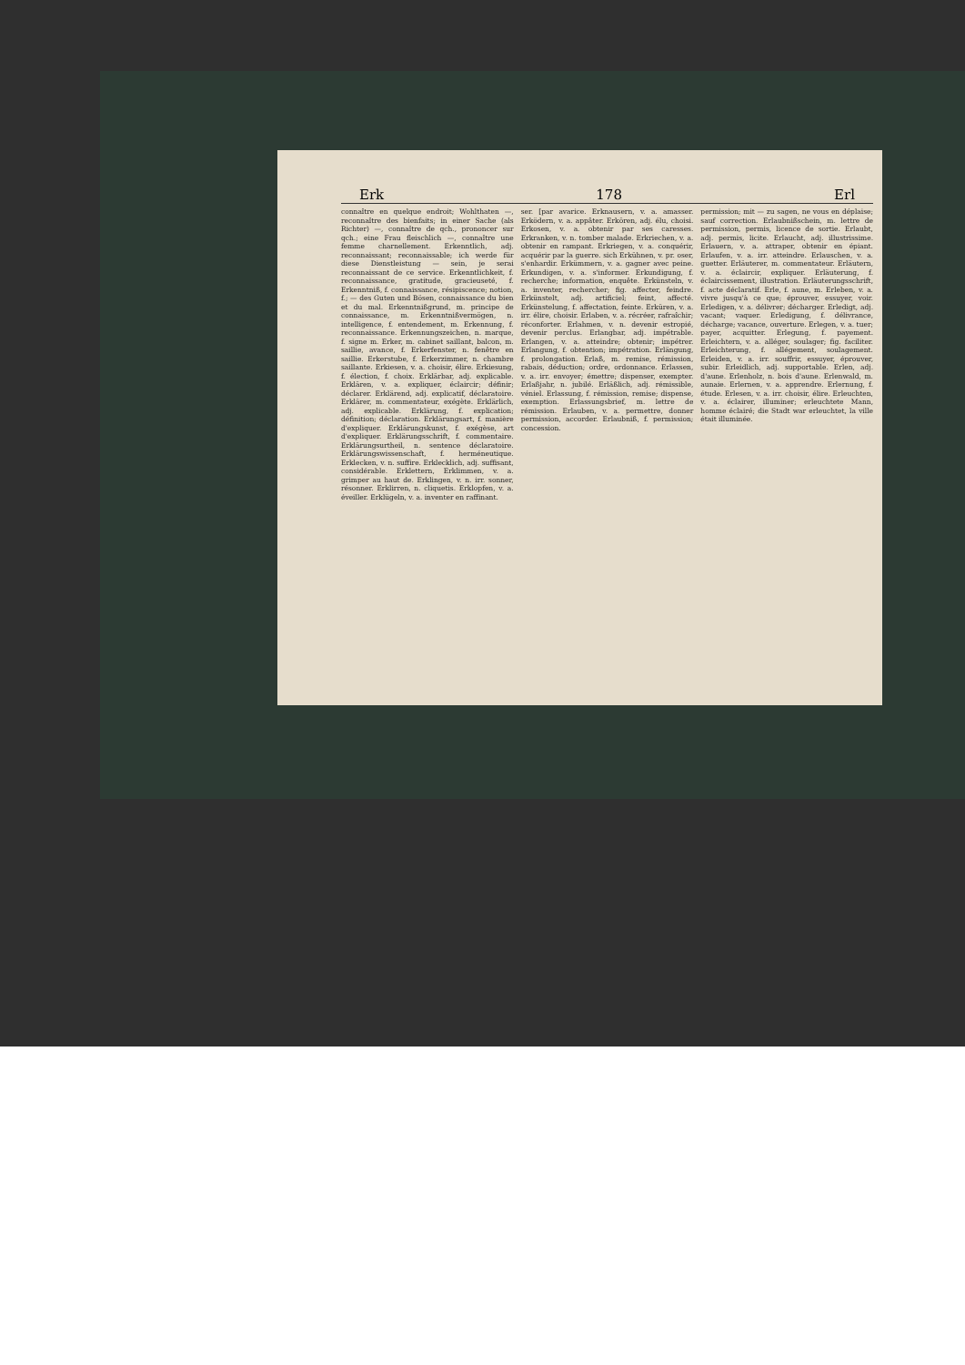Erk 178 Erl
connaître en quelque endroit; Wohlthaten —, reconnaître des bienfaits; in einer Sache (als Richter) —, connaître de qch., prononcer sur qch.; eine Frau fleischlich —, connaître une femme charnellement. Erkenntlich, adj. reconnaissant; reconnaissable; ich werde für diese Dienstleistung — sein, je serai reconnaissant de ce service. Erkenntlichkeit, f. reconnaissance, gratitude, gracieuseté, f. Erkenntniß, f. connaissance, résipiscence; notion, f.; — des Guten und Bösen, connaissance du bien et du mal. Erkenntnißgrund, m. principe de connaissance, m. Erkenntnißvermögen, n. intelligence, f. entendement, m. Erkennung, f. reconnaissance. Erkennungszeichen, n. marque, f. signe m. Erker, m. cabinet saillant, balcon, m. saillie, avance, f. Erkerfenster, n. fenêtre en saillie. Erkerstube, f. Erkerzimmer, n. chambre saillante. Erkiesen, v. a. choisir, élire. Erkiesung, f. élection, f. choix. Erklärbar, adj. explicable. Erklären, v. a. expliquer, éclaircir; définir; déclarer. Erklärend, adj. explicatif, déclaratoire. Erklärer, m. commentateur, exégète. Erklärlich, adj. explicable. Erklärung, f. explication; définition; déclaration. Erklärungsart, f. manière d'expliquer. Erklärungskunst, f. exégèse, art d'expliquer. Erklärungsschrift, f. commentaire. Erklärungsurtheil, n. sentence déclaratoire. Erklärungswissenschaft, f. herméneutique. Erklecken, v. n. suffire. Erklecklich, adj. suffisant, considérable. Erklettern, Erklimmen, v. a. grimper au haut de. Erklingen, v. n. irr. sonner, résonner. Erklirren, n. cliquetis. Erklopfen, v. a. éveiller. Erklügeln, v. a. inventer en raffinant.
ser. [par avarice. Erknausern, v. a. amasser. Erködern, v. a. appâter. Erkören, adj. élu, choisi. Erkosen, v. a. obtenir par ses caresses. Erkranken, v. n. tomber malade. Erkriechen, v. a. obtenir en rampant. Erkriegen, v. a. conquérir, acquérir par la guerre. sich Erkühnen, v. pr. oser, s'enhardir. Erkümmern, v. a. gagner avec peine. Erkundigen, v. a. s'informer. Erkundigung, f. recherche; information, enquête. Erkünsteln, v. a. inventer, rechercher; fig. affecter, feindre. Erkünstelt, adj. artificiel; feint, affecté. Erkünstelung, f. affectation, feinte. Erküren, v. a. irr. élire, choisir. Erlaben, v. a. récréer, rafraîchir; réconforter. Erlahmen, v. n. devenir estropié, devenir perclus. Erlangbar, adj. impétrable. Erlangen, v. a. atteindre; obtenir; impétrer. Erlangung, f. obtention; impétration. Erlängung, f. prolongation. Erlaß, m. remise, rémission, rabais, déduction; ordre, ordonnance. Erlassen, v. a. irr. envoyer; émettre; dispenser, exempter. Erlaßjahr, n. jubilé. Erläßlich, adj. rémissible, véniel. Erlassung, f. rémission, remise; dispense, exemption. Erlassungsbrief, m. lettre de rémission. Erlauben, v. a. permettre, donner permission, accorder. Erlaubniß, f. permission; concession.
permission; mit — zu sagen, ne vous en déplaise; sauf correction. Erlaubnißschein, m. lettre de permission, permis, licence de sortie. Erlaubt, adj. permis, licite. Erlaucht, adj. illustrissime. Erlauern, v. a. attraper, obtenir en épiant. Erlaufen, v. a. irr. atteindre. Erlauschen, v. a. guetter. Erläuterer, m. commentateur. Erläutern, v. a. éclaircir, expliquer. Erläuterung, f. éclaircissement, illustration. Erläuterungsschrift, f. acte déclaratif. Erle, f. aune, m. Erleben, v. a. vivre jusqu'à ce que; éprouver, essuyer, voir. Erledigen, v. a. délivrer; décharger. Erledigt, adj. vacant; vaquer. Erledigung, f. délivrance, décharge; vacance, ouverture. Erlegen, v. a. tuer; payer, acquitter. Erlegung, f. payement. Erleichtern, v. a. alléger, soulager; fig. faciliter. Erleichterung, f. allégement, soulagement. Erleiden, v. a. irr. souffrir, essuyer, éprouver, subir. Erleidlich, adj. supportable. Erlen, adj. d'aune. Erlenholz, n. bois d'aune. Erlenwald, m. aunaie. Erlernen, v. a. apprendre. Erlernung, f. étude. Erlesen, v. a. irr. choisir, élire. Erleuchten, v. a. éclairer, illuminer; erleuchtete Mann, homme éclairé; die Stadt war erleuchtet, la ville était illuminée.